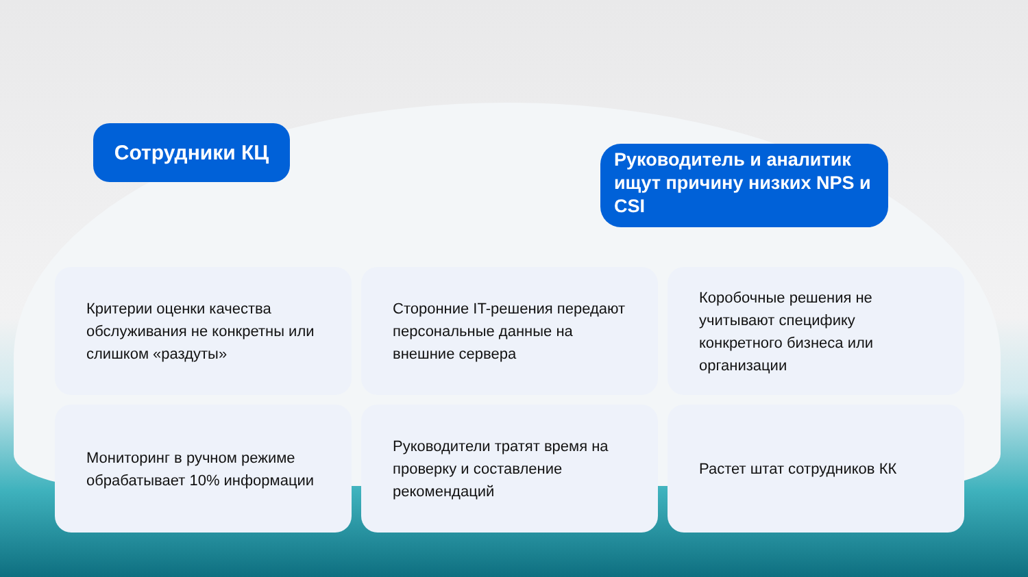Сотрудники КЦ
Руководитель и аналитик ищут причину низких NPS и CSI
Критерии оценки качества обслуживания не конкретны или слишком «раздуты»
Сторонние IT-решения передают персональные данные на внешние сервера
Коробочные решения не учитывают специфику конкретного бизнеса или организации
Мониторинг в ручном режиме обрабатывает 10% информации
Руководители тратят время на проверку и составление рекомендаций
Растет штат сотрудников КК